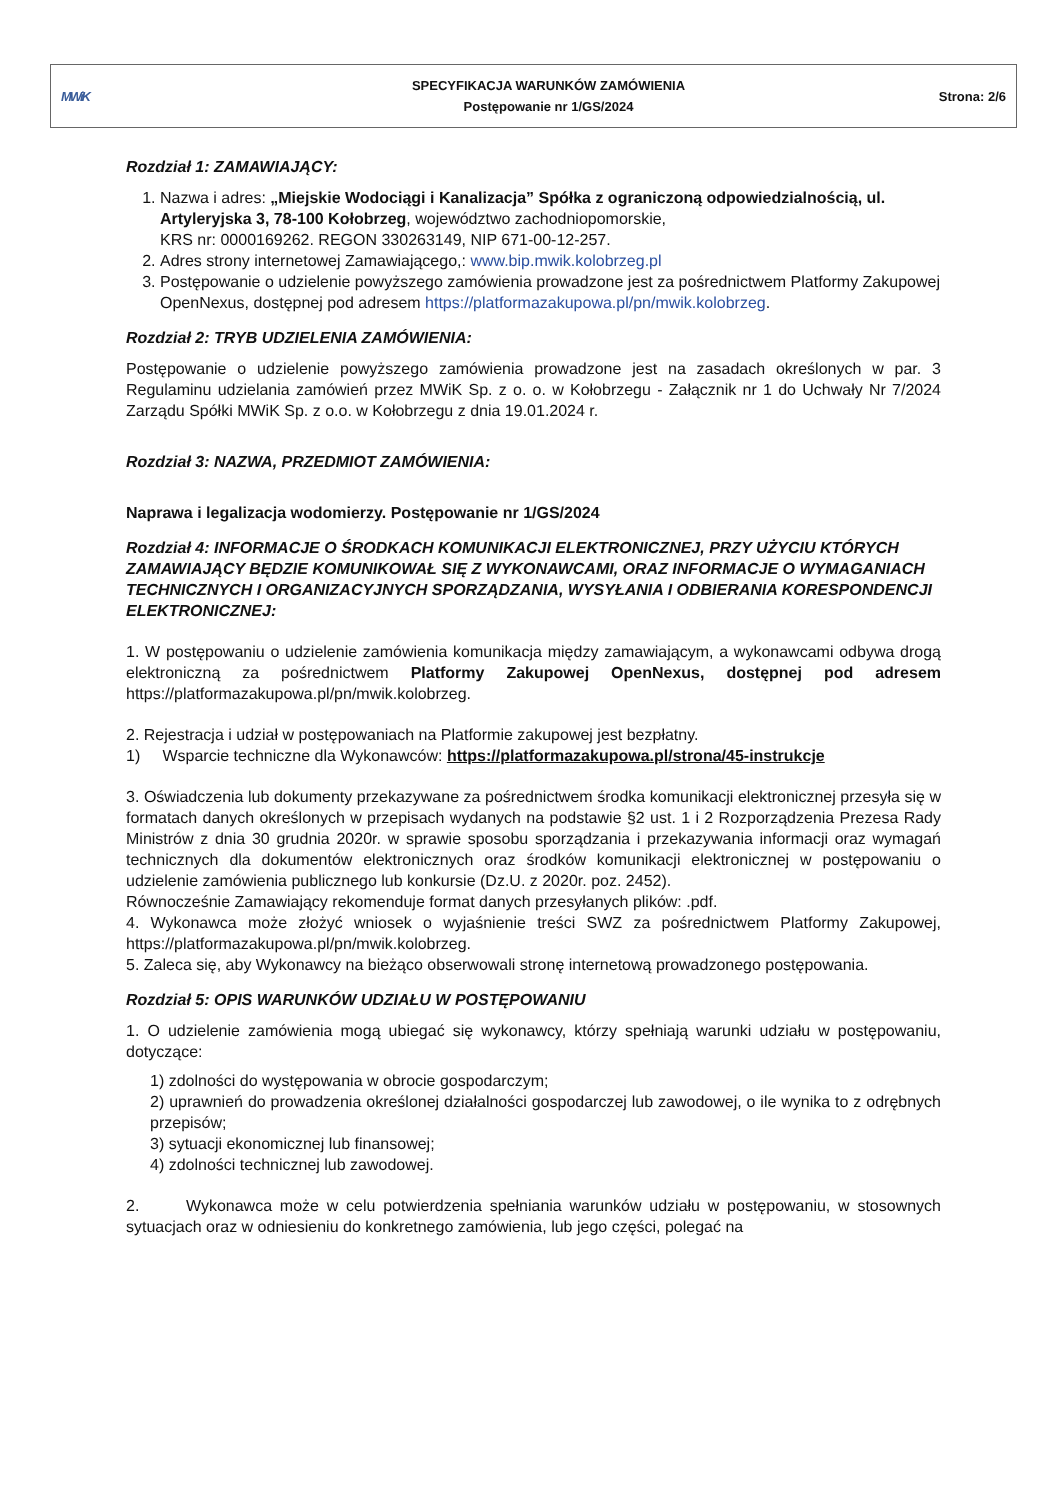| MWiK | SPECYFIKACJA WARUNKÓW ZAMÓWIENIA Postępowanie nr 1/GS/2024 | Strona: 2/6 |
Rozdział 1: ZAMAWIAJĄCY:
1. Nazwa i adres: „Miejskie Wodociągi i Kanalizacja” Spółka z ograniczoną odpowiedzialnością, ul. Artyleryjska 3, 78-100 Kołobrzeg, województwo zachodniopomorskie,
KRS nr: 0000169262. REGON 330263149, NIP 671-00-12-257.
2. Adres strony internetowej Zamawiającego,: www.bip.mwik.kolobrzeg.pl
3. Postępowanie o udzielenie powyższego zamówienia prowadzone jest za pośrednictwem Platformy Zakupowej OpenNexus, dostępnej pod adresem https://platformazakupowa.pl/pn/mwik.kolobrzeg.
Rozdział 2: TRYB UDZIELENIA ZAMÓWIENIA:
Postępowanie o udzielenie powyższego zamówienia prowadzone jest na zasadach określonych w par. 3 Regulaminu udzielania zamówień przez MWiK Sp. z o. o. w Kołobrzegu - Załącznik nr 1 do Uchwały Nr 7/2024 Zarządu Spółki MWiK Sp. z o.o. w Kołobrzegu z dnia 19.01.2024 r.
Rozdział 3: NAZWA, PRZEDMIOT ZAMÓWIENIA:
Naprawa i legalizacja wodomierzy. Postępowanie nr 1/GS/2024
Rozdział 4: INFORMACJE O ŚRODKACH KOMUNIKACJI ELEKTRONICZNEJ, PRZY UŻYCIU KTÓRYCH ZAMAWIAJĄCY BĘDZIE KOMUNIKOWAŁ SIĘ Z WYKONAWCAMI, ORAZ INFORMACJE O WYMAGANIACH TECHNICZNYCH I ORGANIZACYJNYCH SPORZĄDZANIA, WYSYŁANIA I ODBIERANIA KORESPONDENCJI ELEKTRONICZNEJ:
1. W postępowaniu o udzielenie zamówienia komunikacja między zamawiającym, a wykonawcami odbywa drogą elektroniczną za pośrednictwem Platformy Zakupowej OpenNexus, dostępnej pod adresem https://platformazakupowa.pl/pn/mwik.kolobrzeg.
2. Rejestracja i udział w postępowaniach na Platformie zakupowej jest bezpłatny.
1) Wsparcie techniczne dla Wykonawców: https://platformazakupowa.pl/strona/45-instrukcje
3. Oświadczenia lub dokumenty przekazywane za pośrednictwem środka komunikacji elektronicznej przesyła się w formatach danych określonych w przepisach wydanych na podstawie §2 ust. 1 i 2 Rozporządzenia Prezesa Rady Ministrów z dnia 30 grudnia 2020r. w sprawie sposobu sporządzania i przekazywania informacji oraz wymagań technicznych dla dokumentów elektronicznych oraz środków komunikacji elektronicznej w postępowaniu o udzielenie zamówienia publicznego lub konkursie (Dz.U. z 2020r. poz. 2452).
Równocześnie Zamawiający rekomenduje format danych przesyłanych plików: .pdf.
4. Wykonawca może złożyć wniosek o wyjaśnienie treści SWZ za pośrednictwem Platformy Zakupowej, https://platformazakupowa.pl/pn/mwik.kolobrzeg.
5. Zaleca się, aby Wykonawcy na bieżąco obserwowali stronę internetową prowadzonego postępowania.
Rozdział 5: OPIS WARUNKÓW UDZIAŁU W POSTĘPOWANIU
1. O udzielenie zamówienia mogą ubiegać się wykonawcy, którzy spełniają warunki udziału w postępowaniu, dotyczące:
1) zdolności do występowania w obrocie gospodarczym;
2) uprawnień do prowadzenia określonej działalności gospodarczej lub zawodowej, o ile wynika to z odrębnych przepisów;
3) sytuacji ekonomicznej lub finansowej;
4) zdolności technicznej lub zawodowej.
2. Wykonawca może w celu potwierdzenia spełniania warunków udziału w postępowaniu, w stosownych sytuacjach oraz w odniesieniu do konkretnego zamówienia, lub jego części, polegać na